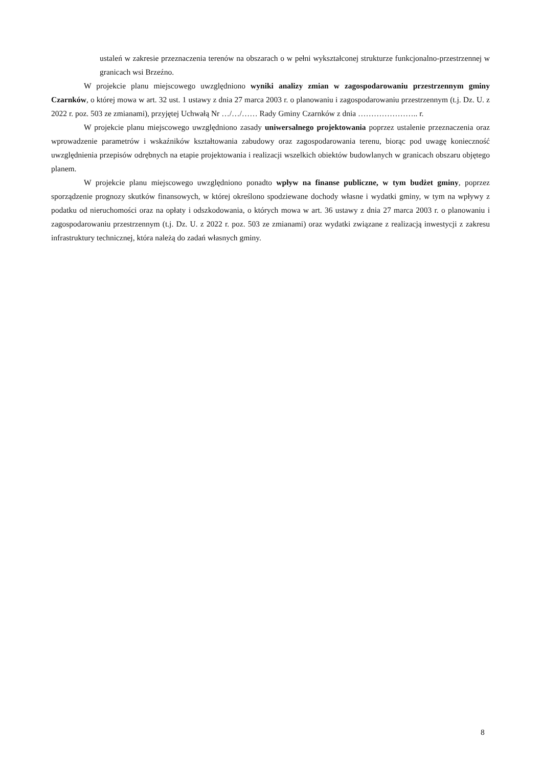ustaleń w zakresie przeznaczenia terenów na obszarach o w pełni wykształconej strukturze funkcjonalno-przestrzennej w granicach wsi Brzeźno.
W projekcie planu miejscowego uwzględniono wyniki analizy zmian w zagospodarowaniu przestrzennym gminy Czarnków, o której mowa w art. 32 ust. 1 ustawy z dnia 27 marca 2003 r. o planowaniu i zagospodarowaniu przestrzennym (t.j. Dz. U. z 2022 r. poz. 503 ze zmianami), przyjętej Uchwałą Nr …/…/…… Rady Gminy Czarnków z dnia ………………….. r.
W projekcie planu miejscowego uwzględniono zasady uniwersalnego projektowania poprzez ustalenie przeznaczenia oraz wprowadzenie parametrów i wskaźników kształtowania zabudowy oraz zagospodarowania terenu, biorąc pod uwagę konieczność uwzględnienia przepisów odrębnych na etapie projektowania i realizacji wszelkich obiektów budowlanych w granicach obszaru objętego planem.
W projekcie planu miejscowego uwzględniono ponadto wpływ na finanse publiczne, w tym budżet gminy, poprzez sporządzenie prognozy skutków finansowych, w której określono spodziewane dochody własne i wydatki gminy, w tym na wpływy z podatku od nieruchomości oraz na opłaty i odszkodowania, o których mowa w art. 36 ustawy z dnia 27 marca 2003 r. o planowaniu i zagospodarowaniu przestrzennym (t.j. Dz. U. z 2022 r. poz. 503 ze zmianami) oraz wydatki związane z realizacją inwestycji z zakresu infrastruktury technicznej, która należą do zadań własnych gminy.
8